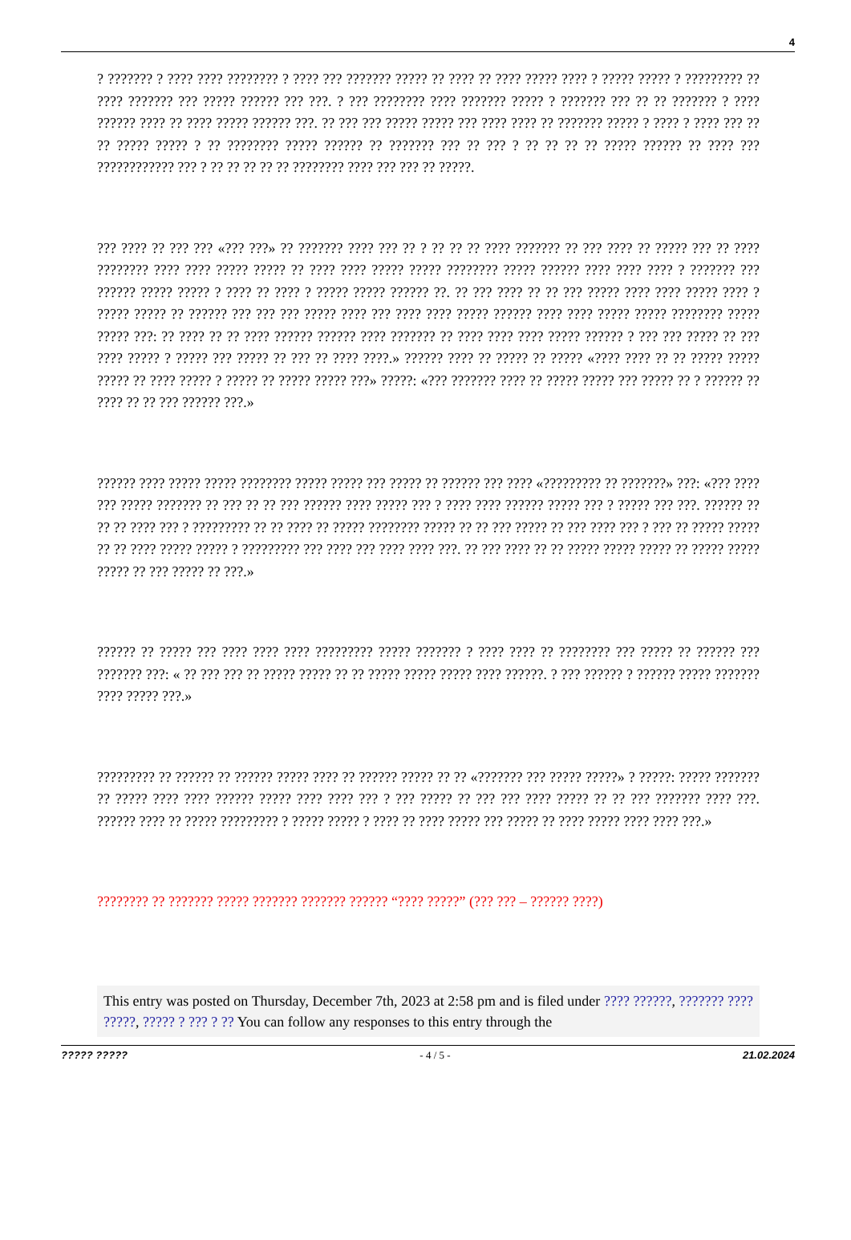4
? ??????? ? ???? ???? ???????? ? ???? ??? ??????? ????? ?? ???? ?? ???? ????? ???? ? ????? ????? ? ????????? ?? ???? ??????? ??? ????? ?????? ??? ???. ? ??? ???????? ???? ??????? ????? ? ??????? ??? ?? ?? ??????? ? ???? ?????? ???? ?? ???? ????? ?????? ???. ?? ??? ??? ????? ????? ??? ???? ???? ?? ??????? ????? ? ???? ? ???? ??? ?? ?? ????? ????? ? ?? ???????? ????? ?????? ?? ??????? ??? ?? ??? ? ?? ?? ?? ?? ????? ?????? ?? ???? ??? ???????????? ??? ? ?? ?? ?? ?? ?? ???????? ???? ??? ??? ?? ?????.
??? ???? ?? ??? ??? «??? ???» ?? ??????? ???? ??? ?? ? ?? ?? ?? ???? ??????? ?? ??? ???? ?? ????? ??? ?? ???? ???????? ???? ???? ????? ????? ?? ???? ???? ????? ????? ???????? ????? ?????? ???? ???? ???? ? ??????? ??? ?????? ????? ????? ? ???? ?? ???? ? ????? ????? ?????? ??. ?? ??? ???? ?? ?? ??? ????? ???? ???? ????? ???? ? ????? ????? ?? ?????? ??? ??? ??? ????? ???? ??? ???? ???? ????? ?????? ???? ???? ????? ????? ???????? ????? ????? ???: ?? ???? ?? ?? ???? ?????? ?????? ???? ??????? ?? ???? ???? ???? ????? ?????? ? ??? ??? ????? ?? ??? ???? ????? ? ????? ??? ????? ?? ??? ?? ???? ????.» ?????? ???? ?? ????? ?? ????? «???? ???? ?? ?? ????? ????? ????? ?? ???? ????? ? ????? ?? ????? ????? ???» ?????: «??? ??????? ???? ?? ????? ????? ??? ????? ?? ? ?????? ?? ???? ?? ?? ??? ?????? ???.»
?????? ???? ????? ????? ???????? ????? ????? ??? ????? ?? ?????? ??? ???? «????????? ?? ???????» ???: «??? ???? ??? ????? ??????? ?? ??? ?? ?? ??? ?????? ???? ????? ??? ? ???? ???? ?????? ????? ??? ? ????? ??? ???. ?????? ?? ?? ?? ???? ??? ? ????????? ?? ?? ???? ?? ????? ???????? ????? ?? ?? ??? ????? ?? ??? ???? ??? ? ??? ?? ????? ????? ?? ?? ???? ????? ????? ? ????????? ??? ???? ??? ???? ???? ???. ?? ??? ???? ?? ?? ????? ????? ????? ?? ????? ????? ????? ?? ??? ????? ?? ???.»
?????? ?? ????? ??? ???? ???? ???? ????????? ????? ??????? ? ???? ???? ?? ???????? ??? ????? ?? ?????? ??? ??????? ???: « ?? ??? ??? ?? ????? ????? ?? ?? ????? ????? ????? ???? ??????. ? ??? ?????? ? ?????? ????? ??????? ???? ????? ???.»
????????? ?? ?????? ?? ?????? ????? ???? ?? ?????? ????? ?? ?? «??????? ??? ????? ?????» ? ?????: ????? ??????? ?? ????? ???? ???? ?????? ????? ???? ???? ??? ? ??? ????? ?? ??? ??? ???? ????? ?? ?? ??? ??????? ???? ???. ?????? ???? ?? ????? ????????? ? ????? ????? ? ???? ?? ???? ????? ??? ????? ?? ???? ????? ???? ???? ???.»
???????? ?? ??????? ????? ??????? ??????? ?????? “???? ?????” (??? ??? – ?????? ????)
This entry was posted on Thursday, December 7th, 2023 at 2:58 pm and is filed under ???? ??????, ??????? ???? ?????, ????? ? ??? ? ?? You can follow any responses to this entry through the
????? ????? - 4 / 5 - 21.02.2024